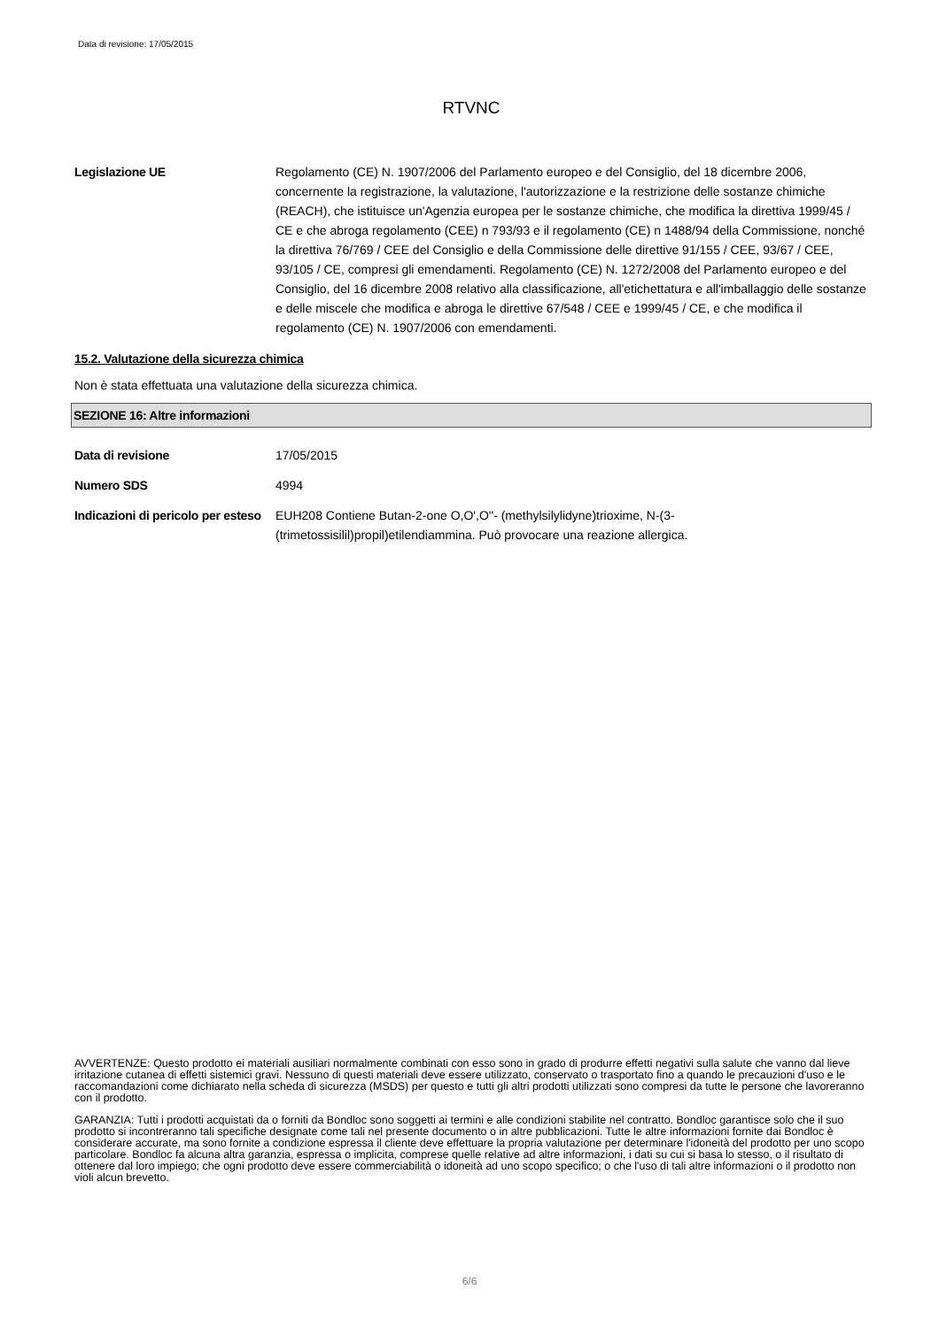Data di revisione: 17/05/2015
RTVNC
Legislazione UE Regolamento (CE) N. 1907/2006 del Parlamento europeo e del Consiglio, del 18 dicembre 2006, concernente la registrazione, la valutazione, l'autorizzazione e la restrizione delle sostanze chimiche (REACH), che istituisce un'Agenzia europea per le sostanze chimiche, che modifica la direttiva 1999/45 / CE e che abroga regolamento (CEE) n 793/93 e il regolamento (CE) n 1488/94 della Commissione, nonché la direttiva 76/769 / CEE del Consiglio e della Commissione delle direttive 91/155 / CEE, 93/67 / CEE, 93/105 / CE, compresi gli emendamenti. Regolamento (CE) N. 1272/2008 del Parlamento europeo e del Consiglio, del 16 dicembre 2008 relativo alla classificazione, all'etichettatura e all'imballaggio delle sostanze e delle miscele che modifica e abroga le direttive 67/548 / CEE e 1999/45 / CE, e che modifica il regolamento (CE) N. 1907/2006 con emendamenti.
15.2. Valutazione della sicurezza chimica
Non è stata effettuata una valutazione della sicurezza chimica.
SEZIONE 16: Altre informazioni
Data di revisione 17/05/2015
Numero SDS 4994
Indicazioni di pericolo per esteso
EUH208 Contiene Butan-2-one O,O',O''- (methylsilylidyne)trioxime, N-(3-(trimetossisilil)propil)etilendiammina. Può provocare una reazione allergica.
AVVERTENZE: Questo prodotto ei materiali ausiliari normalmente combinati con esso sono in grado di produrre effetti negativi sulla salute che vanno dal lieve irritazione cutanea di effetti sistemici gravi. Nessuno di questi materiali deve essere utilizzato, conservato o trasportato fino a quando le precauzioni d'uso e le raccomandazioni come dichiarato nella scheda di sicurezza (MSDS) per questo e tutti gli altri prodotti utilizzati sono compresi da tutte le persone che lavoreranno con il prodotto.
GARANZIA: Tutti i prodotti acquistati da o forniti da Bondloc sono soggetti ai termini e alle condizioni stabilite nel contratto. Bondloc garantisce solo che il suo prodotto si incontreranno tali specifiche designate come tali nel presente documento o in altre pubblicazioni. Tutte le altre informazioni fornite dai Bondloc è considerare accurate, ma sono fornite a condizione espressa il cliente deve effettuare la propria valutazione per determinare l'idoneità del prodotto per uno scopo particolare. Bondloc fa alcuna altra garanzia, espressa o implicita, comprese quelle relative ad altre informazioni, i dati su cui si basa lo stesso, o il risultato di ottenere dal loro impiego; che ogni prodotto deve essere commerciabilità o idoneità ad uno scopo specifico; o che l'uso di tali altre informazioni o il prodotto non violi alcun brevetto.
6/6